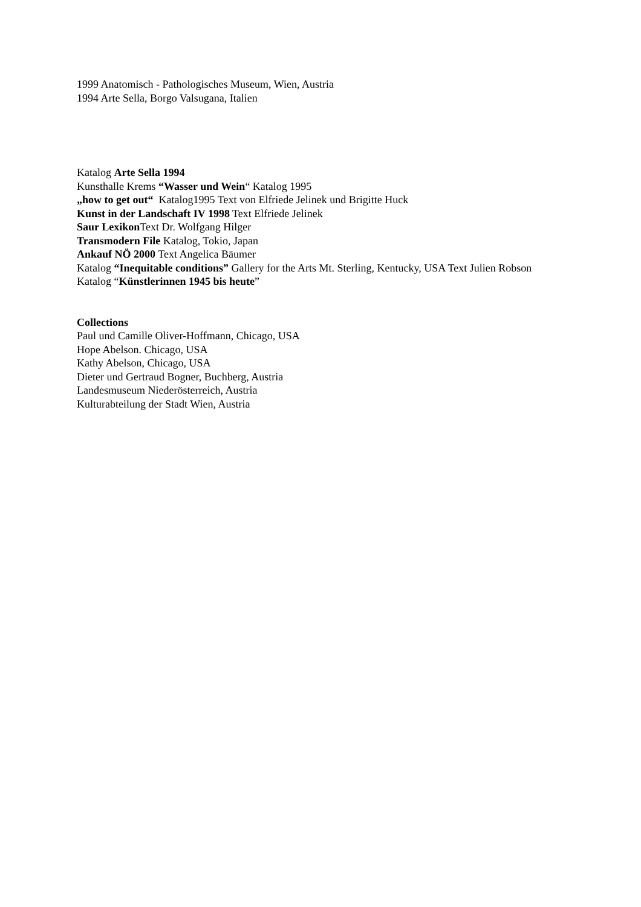1999 Anatomisch - Pathologisches Museum, Wien, Austria
1994 Arte Sella, Borgo Valsugana, Italien
Katalog Arte Sella 1994
Kunsthalle Krems “Wasser und Wein“ Katalog 1995
„how to get out“ Katalog1995 Text von Elfriede Jelinek und Brigitte Huck
Kunst in der Landschaft IV 1998 Text Elfriede Jelinek
Saur Lexikon Text Dr. Wolfgang Hilger
Transmodern File Katalog, Tokio, Japan
Ankauf NÖ 2000 Text Angelica Bäumer
Katalog “Inequitable conditions” Gallery for the Arts Mt. Sterling, Kentucky, USA Text Julien Robson
Katalog “Künstlerinnen 1945 bis heute”
Collections
Paul und Camille Oliver-Hoffmann, Chicago, USA
Hope Abelson. Chicago, USA
Kathy Abelson, Chicago, USA
Dieter und Gertraud Bogner, Buchberg, Austria
Landesmuseum Niederösterreich, Austria
Kulturabteilung der Stadt Wien, Austria